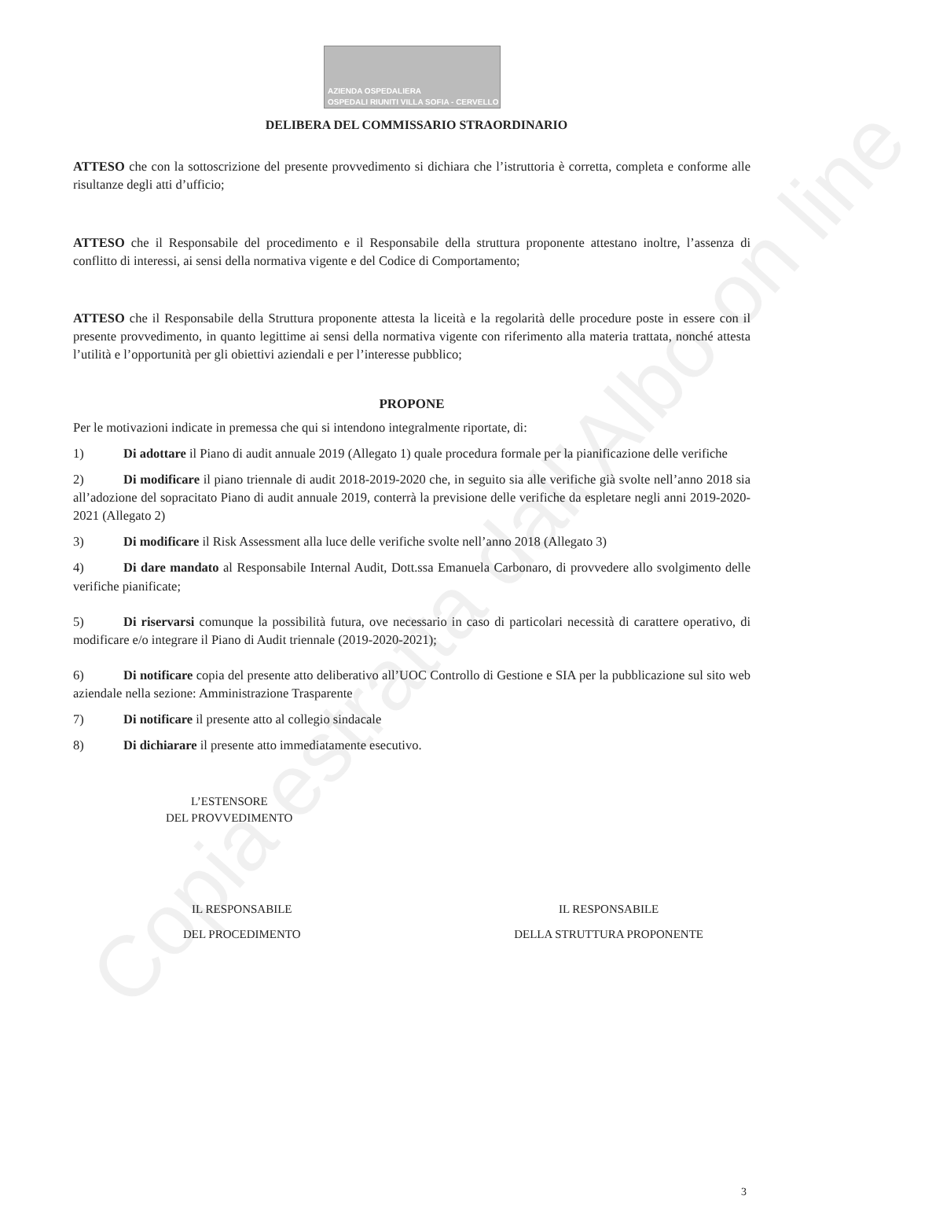Copia estratta dall'Albo on line
AZIENDA OSPEDALIERA
OSPEDALI RIUNITI VILLA SOFIA - CERVELLO
DELIBERA DEL COMMISSARIO STRAORDINARIO
ATTESO che con la sottoscrizione del presente provvedimento si dichiara che l’istruttoria è corretta, completa e conforme alle risultanze degli atti d’ufficio;
ATTESO che il Responsabile del procedimento e il Responsabile della struttura proponente attestano inoltre, l’assenza di conflitto di interessi, ai sensi della normativa vigente e del Codice di Comportamento;
ATTESO che il Responsabile della Struttura proponente attesta la liceità e la regolarità delle procedure poste in essere con il presente provvedimento, in quanto legittime ai sensi della normativa vigente con riferimento alla materia trattata, nonché attesta l’utilità e l’opportunità per gli obiettivi aziendali e per l’interesse pubblico;
PROPONE
Per le motivazioni indicate in premessa che qui si intendono integralmente riportate, di:
1) Di adottare il Piano di audit annuale 2019 (Allegato 1) quale procedura formale per la pianificazione delle verifiche
2) Di modificare il piano triennale di audit 2018-2019-2020 che, in seguito sia alle verifiche già svolte nell’anno 2018 sia all’adozione del sopracitato Piano di audit annuale 2019, conterrà la previsione delle verifiche da espletare negli anni 2019-2020-2021 (Allegato 2)
3) Di modificare il Risk Assessment alla luce delle verifiche svolte nell’anno 2018 (Allegato 3)
4) Di dare mandato al Responsabile Internal Audit, Dott.ssa Emanuela Carbonaro, di provvedere allo svolgimento delle verifiche pianificate;
5) Di riservarsi comunque la possibilità futura, ove necessario in caso di particolari necessità di carattere operativo, di modificare e/o integrare il Piano di Audit triennale (2019-2020-2021);
6) Di notificare copia del presente atto deliberativo all’UOC Controllo di Gestione e SIA per la pubblicazione sul sito web aziendale nella sezione: Amministrazione Trasparente
7) Di notificare il presente atto al collegio sindacale
8) Di dichiarare il presente atto immediatamente esecutivo.
L’ESTENSORE
DEL PROVVEDIMENTO
IL RESPONSABILE
DEL PROCEDIMENTO
IL RESPONSABILE
DELLA STRUTTURA PROPONENTE
3